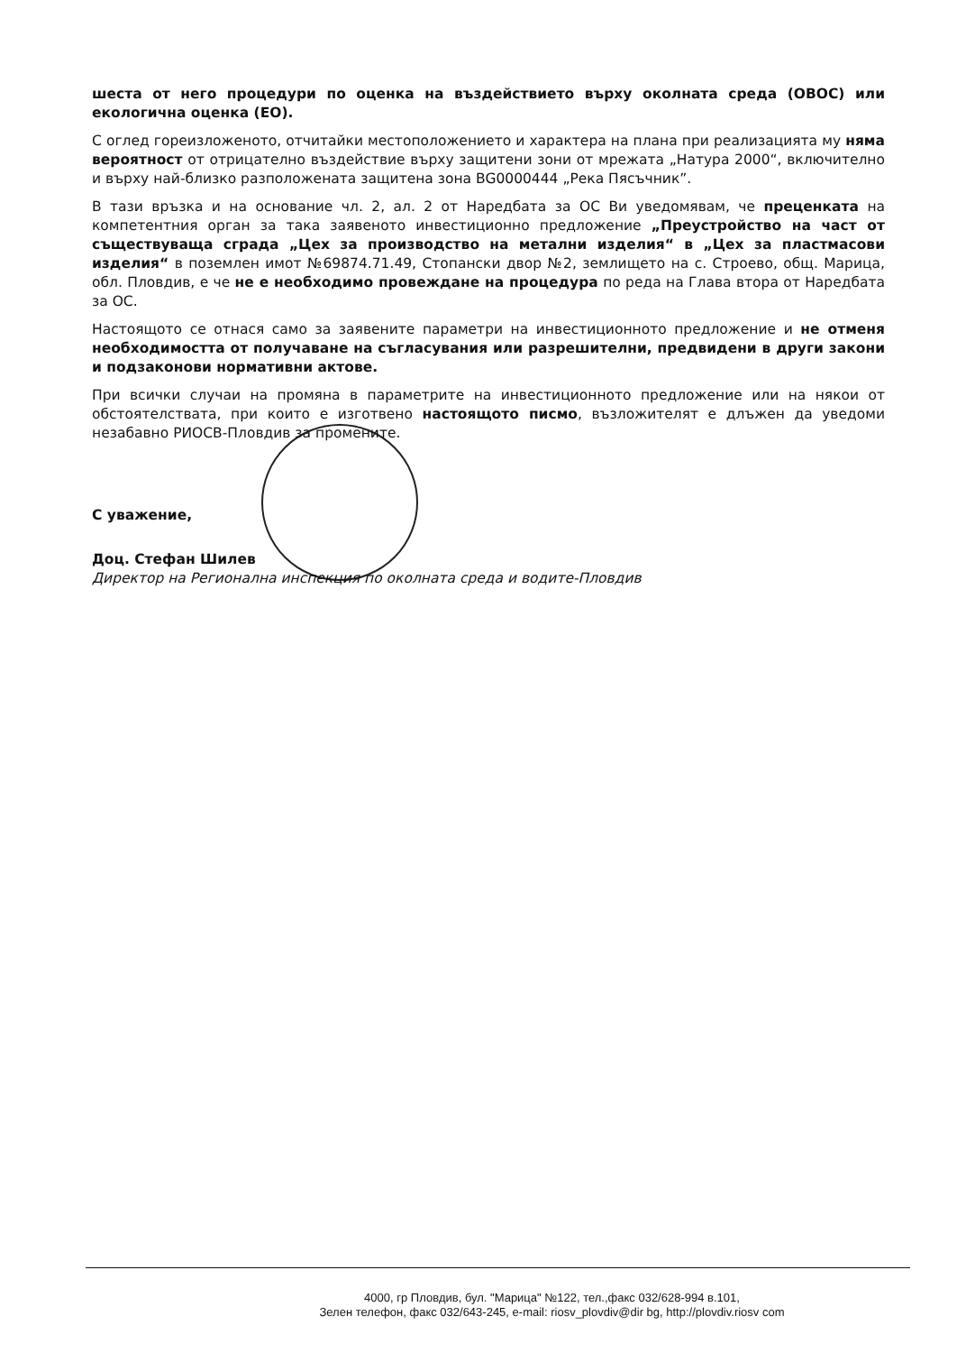шеста от него процедури по оценка на въздействието върху околната среда (ОВОС) или екологична оценка (ЕО).
С оглед гореизложеното, отчитайки местоположението и характера на плана при реализацията му няма вероятност от отрицателно въздействие върху защитени зони от мрежата „Натура 2000“, включително и върху най-близко разположената защитена зона BG0000444 „Река Пясъчник”.
В тази връзка и на основание чл. 2, ал. 2 от Наредбата за ОС Ви уведомявам, че преценката на компетентния орган за така заявеното инвестиционно предложение „Преустройство на част от съществуваща сграда „Цех за производство на метални изделия“ в „Цех за пластмасови изделия“ в поземлен имот №69874.71.49, Стопански двор №2, землището на с. Строево, общ. Марица, обл. Пловдив, е че не е необходимо провеждане на процедура по реда на Глава втора от Наредбата за ОС.
Настоящото се отнася само за заявените параметри на инвестиционното предложение и не отменя необходимостта от получаване на съгласувания или разрешителни, предвидени в други закони и подзаконови нормативни актове.
При всички случаи на промяна в параметрите на инвестиционното предложение или на някои от обстоятелствата, при които е изготвено настоящото писмо, възложителят е длъжен да уведоми незабавно РИОСВ-Пловдив за промените.
С уважение,
Доц. Стефан Шилев
Директор на Регионална инспекция по околната среда и водите-Пловдив
4000, гр Пловдив, бул. "Марица" №122, тел.,факс 032/628-994 в.101,
Зелен телефон, факс 032/643-245, e-mail: riosv_plovdiv@dir bg, http://plovdiv.riosv com